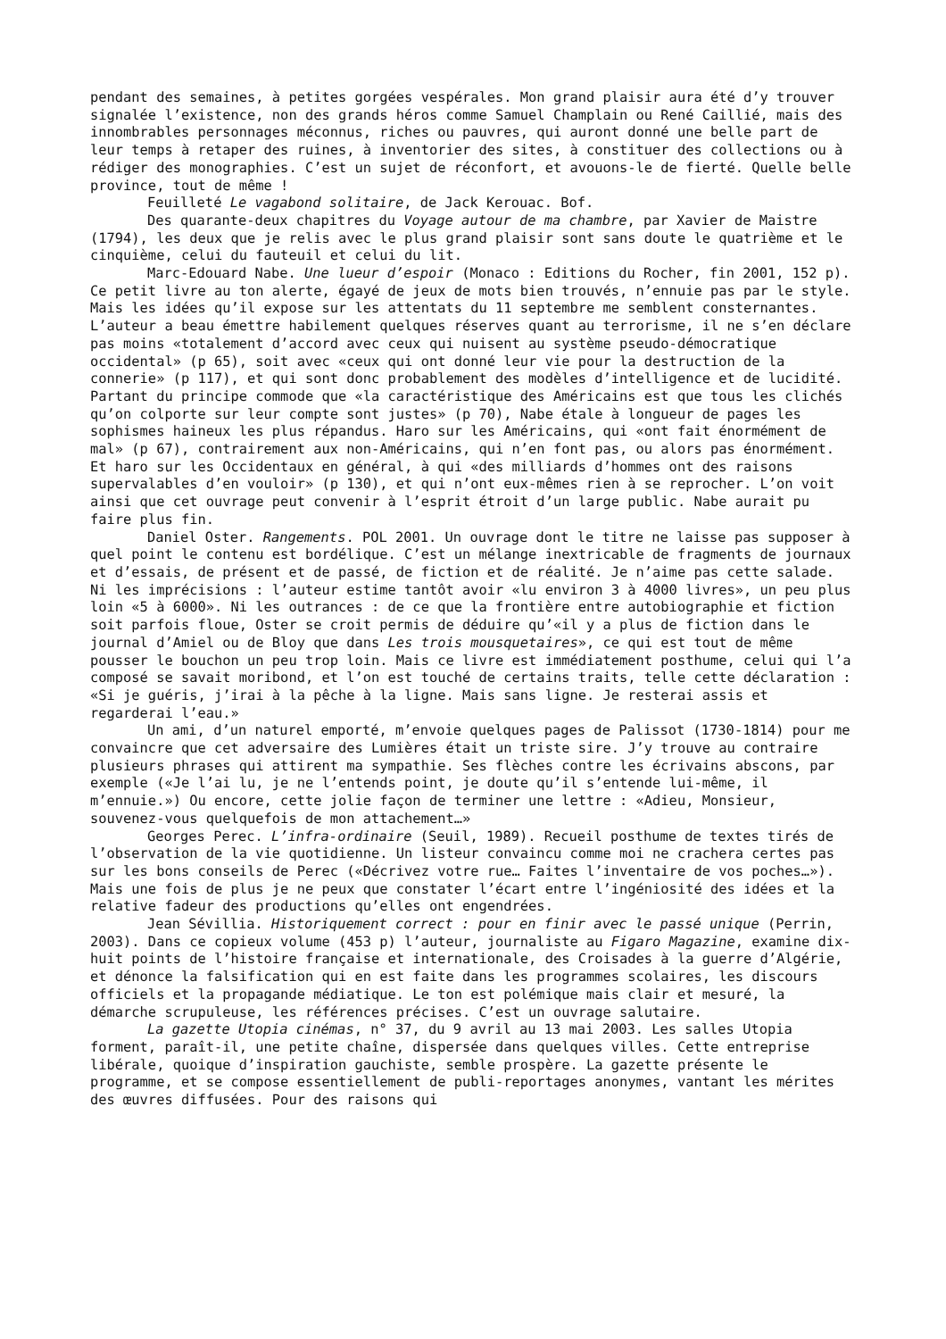pendant des semaines, à petites gorgées vespérales. Mon grand plaisir aura été d’y trouver signalée l’existence, non des grands héros comme Samuel Champlain ou René Caillié, mais des innombrables personnages méconnus, riches ou pauvres, qui auront donné une belle part de leur temps à retaper des ruines, à inventorier des sites, à constituer des collections ou à rédiger des monographies. C’est un sujet de réconfort, et avouons-le de fierté. Quelle belle province, tout de même !
Feuilleté Le vagabond solitaire, de Jack Kerouac. Bof.
Des quarante-deux chapitres du Voyage autour de ma chambre, par Xavier de Maistre (1794), les deux que je relis avec le plus grand plaisir sont sans doute le quatrième et le cinquième, celui du fauteuil et celui du lit.
Marc-Edouard Nabe. Une lueur d’espoir (Monaco : Editions du Rocher, fin 2001, 152 p). Ce petit livre au ton alerte, égayé de jeux de mots bien trouvés, n’ennuie pas par le style. Mais les idées qu’il expose sur les attentats du 11 septembre me semblent consternantes. L’auteur a beau émettre habilement quelques réserves quant au terrorisme, il ne s’en déclare pas moins «totalement d’accord avec ceux qui nuisent au système pseudo-démocratique occidental» (p 65), soit avec «ceux qui ont donné leur vie pour la destruction de la connerie» (p 117), et qui sont donc probablement des modèles d’intelligence et de lucidité. Partant du principe commode que «la caractéristique des Américains est que tous les clichés qu’on colporte sur leur compte sont justes» (p 70), Nabe étale à longueur de pages les sophismes haineux les plus répandus. Haro sur les Américains, qui «ont fait énormément de mal» (p 67), contrairement aux non-Américains, qui n’en font pas, ou alors pas énormément. Et haro sur les Occidentaux en général, à qui «des milliards d’hommes ont des raisons supervalables d’en vouloir» (p 130), et qui n’ont eux-mêmes rien à se reprocher. L’on voit ainsi que cet ouvrage peut convenir à l’esprit étroit d’un large public. Nabe aurait pu faire plus fin.
Daniel Oster. Rangements. POL 2001. Un ouvrage dont le titre ne laisse pas supposer à quel point le contenu est bordélique. C’est un mélange inextricable de fragments de journaux et d’essais, de présent et de passé, de fiction et de réalité. Je n’aime pas cette salade. Ni les imprécisions : l’auteur estime tantôt avoir «lu environ 3 à 4000 livres», un peu plus loin «5 à 6000». Ni les outrances : de ce que la frontière entre autobiographie et fiction soit parfois floue, Oster se croit permis de déduire qu’«il y a plus de fiction dans le journal d’Amiel ou de Bloy que dans Les trois mousquetaires», ce qui est tout de même pousser le bouchon un peu trop loin. Mais ce livre est immédiatement posthume, celui qui l’a composé se savait moribond, et l’on est touché de certains traits, telle cette déclaration : «Si je guéris, j’irai à la pêche à la ligne. Mais sans ligne. Je resterai assis et regarderai l’eau.»
Un ami, d’un naturel emporté, m’envoie quelques pages de Palissot (1730-1814) pour me convaincre que cet adversaire des Lumières était un triste sire. J’y trouve au contraire plusieurs phrases qui attirent ma sympathie. Ses flèches contre les écrivains abscons, par exemple («Je l’ai lu, je ne l’entends point, je doute qu’il s’entende lui-même, il m’ennuie.») Ou encore, cette jolie façon de terminer une lettre : «Adieu, Monsieur, souvenez-vous quelquefois de mon attachement…»
Georges Perec. L’infra-ordinaire (Seuil, 1989). Recueil posthume de textes tirés de l’observation de la vie quotidienne. Un listeur convaincu comme moi ne crachera certes pas sur les bons conseils de Perec («Décrivez votre rue… Faites l’inventaire de vos poches…»). Mais une fois de plus je ne peux que constater l’écart entre l’ingéniosité des idées et la relative fadeur des productions qu’elles ont engendrées.
Jean Sévillia. Historiquement correct : pour en finir avec le passé unique (Perrin, 2003). Dans ce copieux volume (453 p) l’auteur, journaliste au Figaro Magazine, examine dix-huit points de l’histoire française et internationale, des Croisades à la guerre d’Algérie, et dénonce la falsification qui en est faite dans les programmes scolaires, les discours officiels et la propagande médiatique. Le ton est polémique mais clair et mesuré, la démarche scrupuleuse, les références précises. C’est un ouvrage salutaire.
La gazette Utopia cinémas, n° 37, du 9 avril au 13 mai 2003. Les salles Utopia forment, paraît-il, une petite chaîne, dispersée dans quelques villes. Cette entreprise libérale, quoique d’inspiration gauchiste, semble prospère. La gazette présente le programme, et se compose essentiellement de publi-reportages anonymes, vantant les mérites des œuvres diffusées. Pour des raisons qui